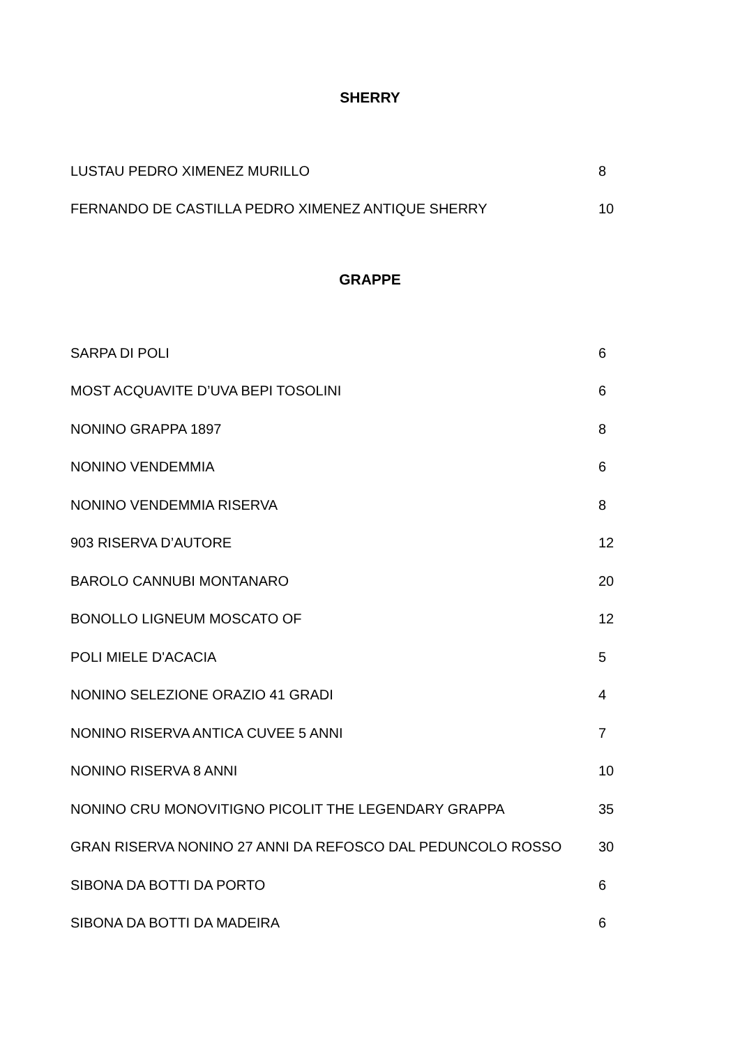SHERRY
| LUSTAU PEDRO XIMENEZ MURILLO | 8 |
| FERNANDO DE CASTILLA PEDRO XIMENEZ ANTIQUE SHERRY | 10 |
GRAPPE
| SARPA DI POLI | 6 |
| MOST ACQUAVITE D’UVA BEPI TOSOLINI | 6 |
| NONINO GRAPPA 1897 | 8 |
| NONINO VENDEMMIA | 6 |
| NONINO VENDEMMIA RISERVA | 8 |
| 903 RISERVA D’AUTORE | 12 |
| BAROLO CANNUBI MONTANARO | 20 |
| BONOLLO LIGNEUM MOSCATO OF | 12 |
| POLI MIELE D'ACACIA | 5 |
| NONINO SELEZIONE ORAZIO 41 GRADI | 4 |
| NONINO RISERVA ANTICA CUVEE 5 ANNI | 7 |
| NONINO RISERVA 8 ANNI | 10 |
| NONINO CRU MONOVITIGNO PICOLIT THE LEGENDARY GRAPPA | 35 |
| GRAN RISERVA NONINO 27 ANNI DA REFOSCO DAL PEDUNCOLO ROSSO | 30 |
| SIBONA DA BOTTI DA PORTO | 6 |
| SIBONA DA BOTTI DA MADEIRA | 6 |